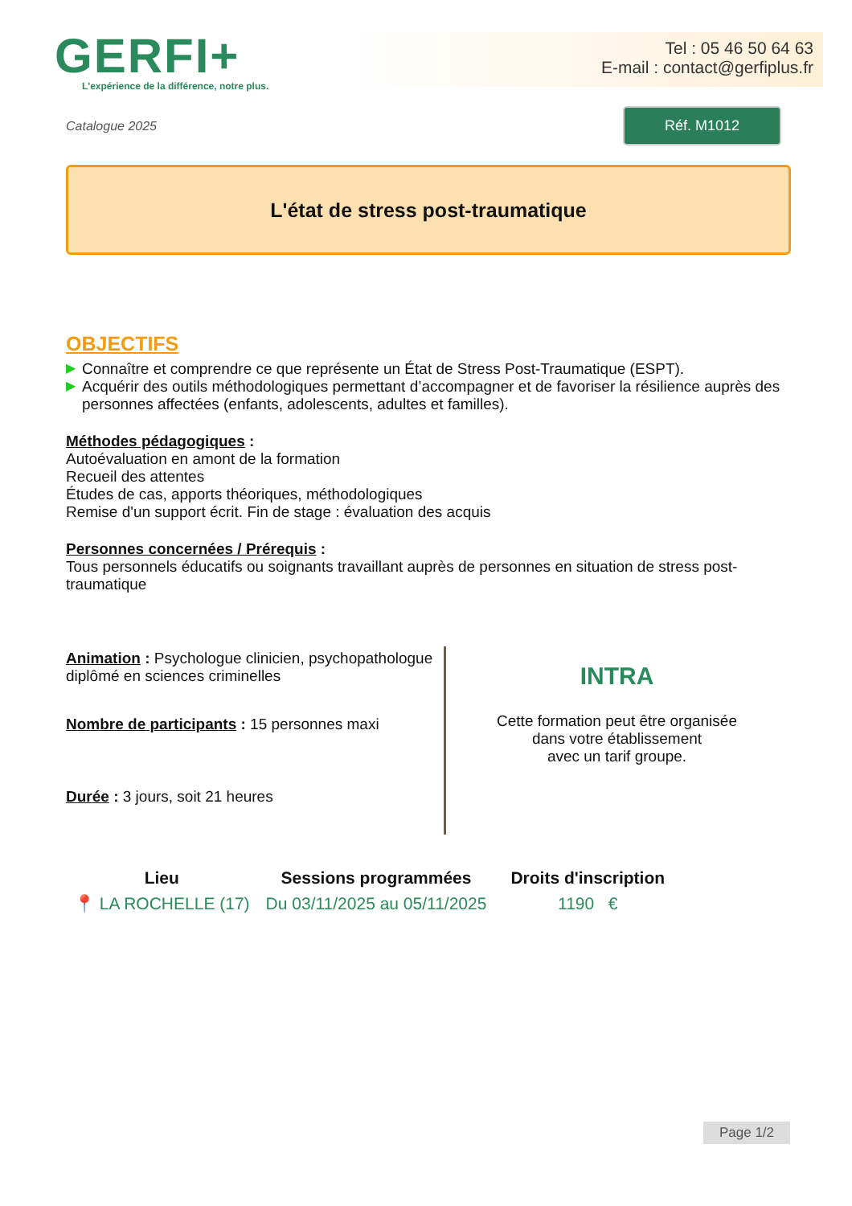GERFI+
L'expérience de la différence, notre plus.
Tel : 05 46 50 64 63
E-mail : contact@gerfiplus.fr
Catalogue 2025
Réf. M1012
L'état de stress post-traumatique
OBJECTIFS
▶ Connaître et comprendre ce que représente un État de Stress Post-Traumatique (ESPT).
▶ Acquérir des outils méthodologiques permettant d’accompagner et de favoriser la résilience auprès des personnes affectées (enfants, adolescents, adultes et familles).
Méthodes pédagogiques :
Autoévaluation en amont de la formation
Recueil des attentes
Études de cas, apports théoriques, méthodologiques
Remise d'un support écrit. Fin de stage : évaluation des acquis
Personnes concernées / Prérequis :
Tous personnels éducatifs ou soignants travaillant auprès de personnes en situation de stress post-traumatique
Animation : Psychologue clinicien, psychopathologue diplômé en sciences criminelles
Nombre de participants : 15 personnes maxi
Durée : 3 jours, soit 21 heures
INTRA
Cette formation peut être organisée
dans votre établissement
avec un tarif groupe.
| Lieu | Sessions programmées | Droits d'inscription |
| --- | --- | --- |
| 📍 LA ROCHELLE (17) | Du 03/11/2025 au 05/11/2025 | 1190 € |
Page 1/2